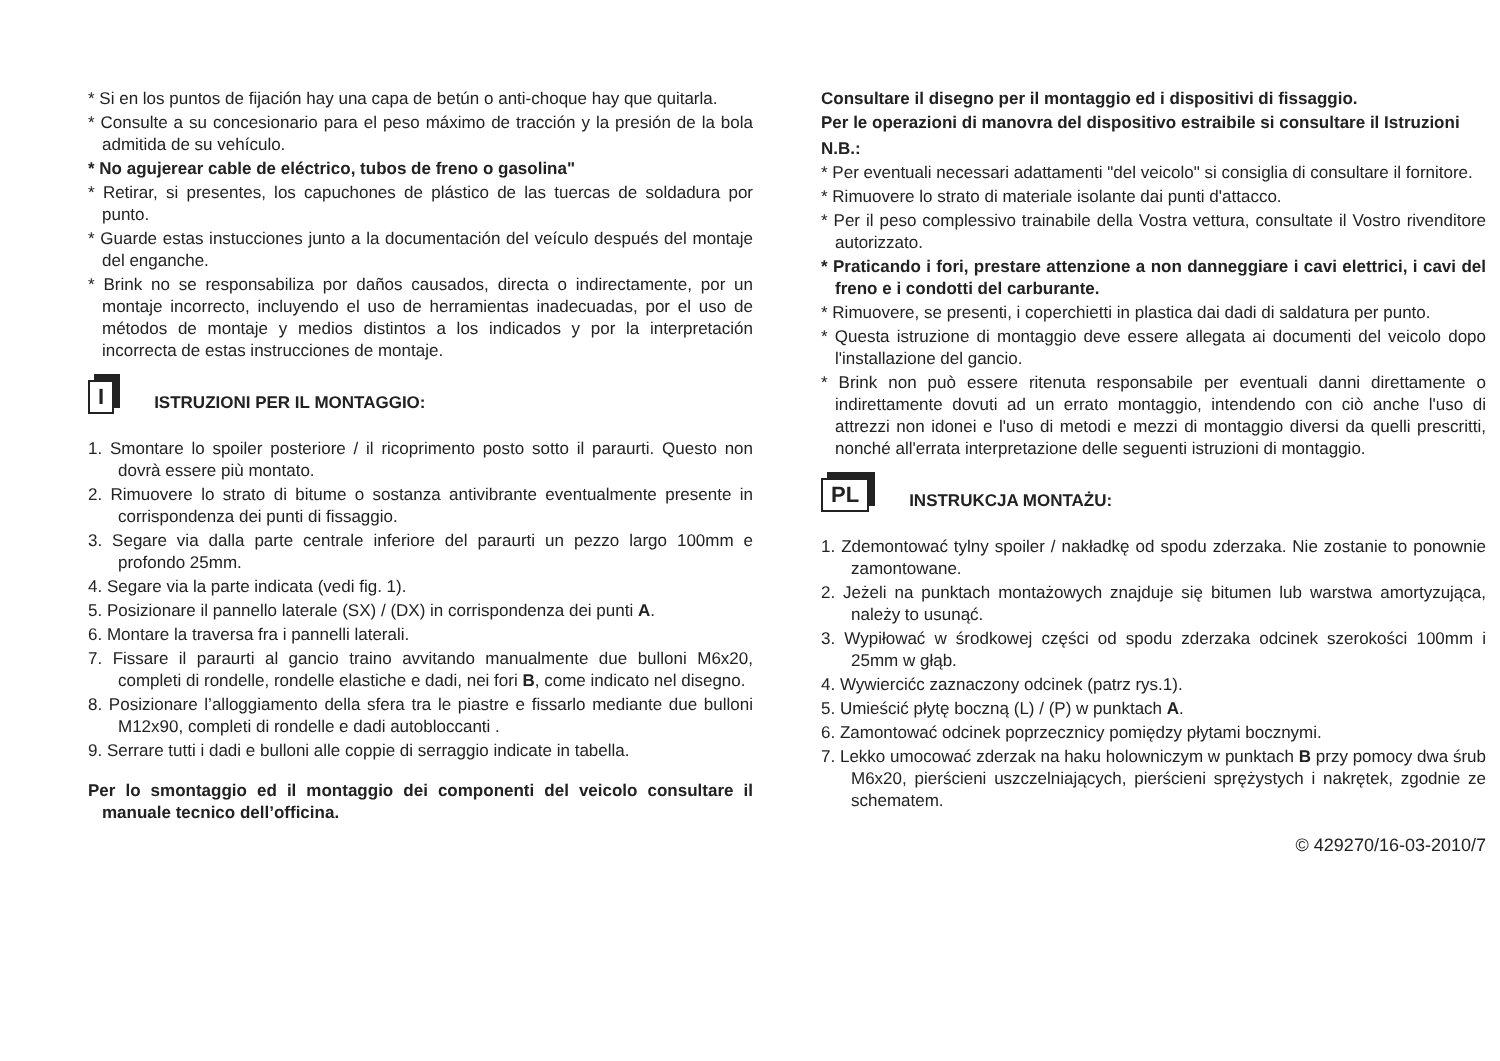* Si en los puntos de fijación hay una capa de betún o anti-choque hay que quitarla.
* Consulte a su concesionario para el peso máximo de tracción y la presión de la bola admitida de su vehículo.
* No agujerear cable de eléctrico, tubos de freno o gasolina"
* Retirar, si presentes, los capuchones de plástico de las tuercas de soldadura por punto.
* Guarde estas instucciones junto a la documentación del veículo después del montaje del enganche.
* Brink no se responsabiliza por daños causados, directa o indirectamente, por un montaje incorrecto, incluyendo el uso de herramientas inadecuadas, por el uso de métodos de montaje y medios distintos a los indicados y por la interpretación incorrecta de estas instrucciones de montaje.
I
ISTRUZIONI PER IL MONTAGGIO:
1. Smontare lo spoiler posteriore / il ricoprimento posto sotto il paraurti. Questo non dovrà essere più montato.
2. Rimuovere lo strato di bitume o sostanza antivibrante eventualmente presente in corrispondenza dei punti di fissaggio.
3. Segare via dalla parte centrale inferiore del paraurti un pezzo largo 100mm e profondo 25mm.
4. Segare via la parte indicata (vedi fig. 1).
5. Posizionare il pannello laterale (SX) / (DX) in corrispondenza dei punti A.
6. Montare la traversa fra i pannelli laterali.
7. Fissare il paraurti al gancio traino avvitando manualmente due bulloni M6x20, completi di rondelle, rondelle elastiche e dadi, nei fori B, come indicato nel disegno.
8. Posizionare l’alloggiamento della sfera tra le piastre e fissarlo mediante due bulloni M12x90, completi di rondelle e dadi autobloccanti .
9. Serrare tutti i dadi e bulloni alle coppie di serraggio indicate in tabella.
Per lo smontaggio ed il montaggio dei componenti del veicolo consultare il manuale tecnico dell’officina.
Consultare il disegno per il montaggio ed i dispositivi di fissaggio.
Per le operazioni di manovra del dispositivo estraibile si consultare il Istruzioni
N.B.:
* Per eventuali necessari adattamenti "del veicolo" si consiglia di consultare il fornitore.
* Rimuovere lo strato di materiale isolante dai punti d'attacco.
* Per il peso complessivo trainabile della Vostra vettura, consultate il Vostro rivenditore autorizzato.
* Praticando i fori, prestare attenzione a non danneggiare i cavi elettrici, i cavi del freno e i condotti del carburante.
* Rimuovere, se presenti, i coperchietti in plastica dai dadi di saldatura per punto.
* Questa istruzione di montaggio deve essere allegata ai documenti del veicolo dopo l'installazione del gancio.
* Brink non può essere ritenuta responsabile per eventuali danni direttamente o indirettamente dovuti ad un errato montaggio, intendendo con ciò anche l'uso di attrezzi non idonei e l'uso di metodi e mezzi di montaggio diversi da quelli prescritti, nonché all'errata interpretazione delle seguenti istruzioni di montaggio.
PL
INSTRUKCJA MONTAŻU:
1. Zdemontować tylny spoiler / nakładkę od spodu zderzaka. Nie zostanie to ponownie zamontowane.
2. Jeżeli na punktach montażowych znajduje się bitumen lub warstwa amortyzująca, należy to usunąć.
3. Wypiłować w środkowej części od spodu zderzaka odcinek szerokości 100mm i 25mm w głąb.
4. Wywiercićc zaznaczony odcinek (patrz rys.1).
5. Umieścić płytę boczną (L) / (P) w punktach A.
6. Zamontować odcinek poprzecznicy pomiędzy płytami bocznymi.
7. Lekko umocować zderzak na haku holowniczym w punktach B przy pomocy dwa śrub M6x20, pierścieni uszczelniających, pierścieni sprężystych i nakrętek, zgodnie ze schematem.
© 429270/16-03-2010/7